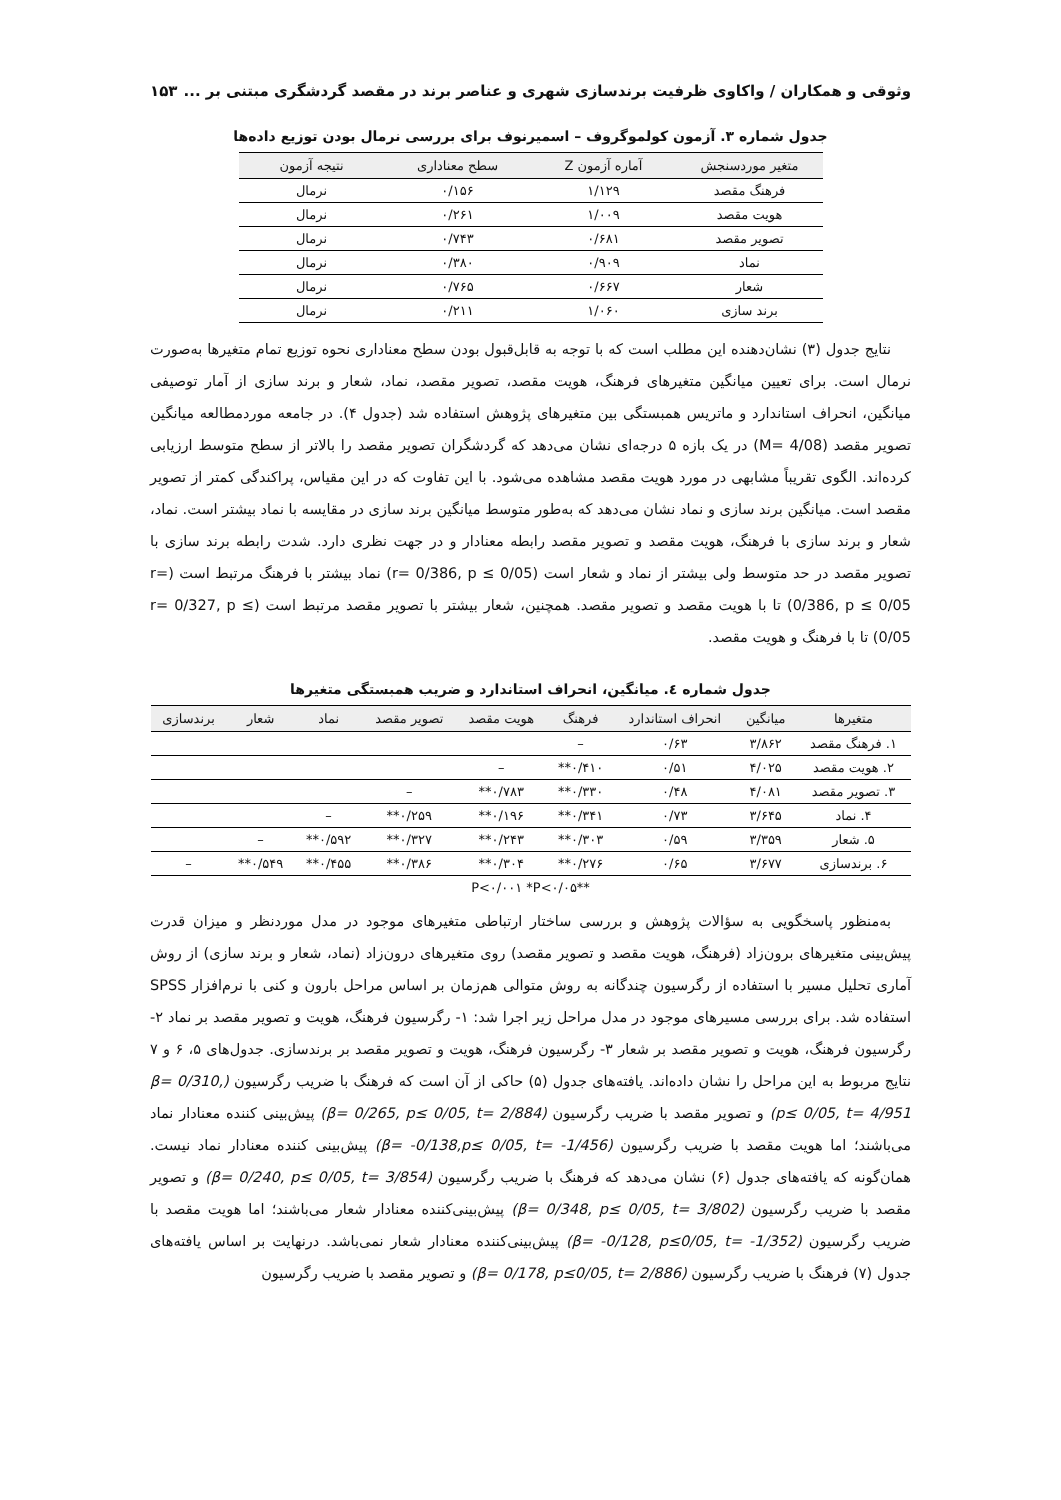وثوقی و همکاران / واکاوی ظرفیت برندسازی شهری و عناصر برند در مقصد گردشگری مبتنی بر ... ۱۵۳
جدول شماره ۳. آزمون کولموگروف – اسمیرنوف برای بررسی نرمال بودن توزیع داده‌ها
| متغیر موردسنجش | آماره آزمون Z | سطح معناداری | نتیجه آزمون |
| --- | --- | --- | --- |
| فرهنگ مقصد | ۱/۱۲۹ | ۰/۱۵۶ | نرمال |
| هویت مقصد | ۱/۰۰۹ | ۰/۲۶۱ | نرمال |
| تصویر مقصد | ۰/۶۸۱ | ۰/۷۴۳ | نرمال |
| نماد | ۰/۹۰۹ | ۰/۳۸۰ | نرمال |
| شعار | ۰/۶۶۷ | ۰/۷۶۵ | نرمال |
| برند سازی | ۱/۰۶۰ | ۰/۲۱۱ | نرمال |
نتایج جدول (۳) نشان‌دهنده این مطلب است که با توجه به قابل‌قبول بودن سطح معناداری نحوه توزیع تمام متغیرها به‌صورت نرمال است. برای تعیین میانگین متغیرهای فرهنگ، هویت مقصد، تصویر مقصد، نماد، شعار و برند سازی از آمار توصیفی میانگین، انحراف استاندارد و ماتریس همبستگی بین متغیرهای پژوهش استفاده شد (جدول ۴). در جامعه موردمطالعه میانگین تصویر مقصد (M= 4/08) در یک بازه ۵ درجه‌ای نشان می‌دهد که گردشگران تصویر مقصد را بالاتر از سطح متوسط ارزیابی کرده‌اند. الگوی تقریباً مشابهی در مورد هویت مقصد مشاهده می‌شود. با این تفاوت که در این مقیاس، پراکندگی کمتر از تصویر مقصد است. میانگین برند سازی و نماد نشان می‌دهد که به‌طور متوسط میانگین برند سازی در مقایسه با نماد بیشتر است. نماد، شعار و برند سازی با فرهنگ، هویت مقصد و تصویر مقصد رابطه معنادار و در جهت نظری دارد. شدت رابطه برند سازی با تصویر مقصد در حد متوسط ولی بیشتر از نماد و شعار است (r= 0/386, p ≤ 0/05) نماد بیشتر با فرهنگ مرتبط است (r= 0/386, p ≤ 0/05) تا با هویت مقصد و تصویر مقصد. همچنین، شعار بیشتر با تصویر مقصد مرتبط است (r= 0/327, p ≤ 0/05) تا با فرهنگ و هویت مقصد.
جدول شماره ٤. میانگین، انحراف استاندارد و ضریب همبستگی متغیرها
| متغیرها | میانگین | انحراف استاندارد | فرهنگ | هویت مقصد | تصویر مقصد | نماد | شعار | برندسازی |
| --- | --- | --- | --- | --- | --- | --- | --- | --- |
| ۱. فرهنگ مقصد | ۳/۸۶۲ | ۰/۶۳ | – | | | | | |
| ۲. هویت مقصد | ۴/۰۲۵ | ۰/۵۱ | ۰/۴۱۰** | – | | | | |
| ۳. تصویر مقصد | ۴/۰۸۱ | ۰/۴۸ | ۰/۳۳۰** | ۰/۷۸۳** | – | | | |
| ۴. نماد | ۳/۶۴۵ | ۰/۷۳ | ۰/۳۴۱** | ۰/۱۹۶** | ۰/۲۵۹** | – | | |
| ۵. شعار | ۳/۳۵۹ | ۰/۵۹ | ۰/۳۰۳** | ۰/۲۴۳** | ۰/۳۲۷** | ۰/۵۹۲** | – | |
| ۶. برندسازی | ۳/۶۷۷ | ۰/۶۵ | ۰/۲۷۶** | ۰/۳۰۴** | ۰/۳۸۶** | ۰/۴۵۵** | ۰/۵۴۹** | – |
**P<۰/۰۰۱ *P<۰/۰۵
به‌منظور پاسخگویی به سؤالات پژوهش و بررسی ساختار ارتباطی متغیرهای موجود در مدل موردنظر و میزان قدرت پیش‌بینی متغیرهای برون‌زاد (فرهنگ، هویت مقصد و تصویر مقصد) روی متغیرهای درون‌زاد (نماد، شعار و برند سازی) از روش آماری تحلیل مسیر با استفاده از رگرسیون چندگانه به روش متوالی هم‌زمان بر اساس مراحل بارون و کنی با نرم‌افزار SPSS استفاده شد. برای بررسی مسیرهای موجود در مدل مراحل زیر اجرا شد: ۱- رگرسیون فرهنگ، هویت و تصویر مقصد بر نماد ۲- رگرسیون فرهنگ، هویت و تصویر مقصد بر شعار ۳- رگرسیون فرهنگ، هویت و تصویر مقصد بر برندسازی. جدول‌های ۵، ۶ و ۷ نتایج مربوط به این مراحل را نشان داده‌اند. یافته‌های جدول (۵) حاکی از آن است که فرهنگ با ضریب رگرسیون (β= 0/310, p≤ 0/05, t= 4/951) و تصویر مقصد با ضریب رگرسیون (β= 0/265, p≤ 0/05, t= 2/884) پیش‌بینی کننده معنادار نماد می‌باشند؛ اما هویت مقصد با ضریب رگرسیون (β= -0/138,p≤ 0/05, t= -1/456) پیش‌بینی کننده معنادار نماد نیست. همان‌گونه که یافته‌های جدول (۶) نشان می‌دهد که فرهنگ با ضریب رگرسیون (β= 0/240, p≤ 0/05, t= 3/854) و تصویر مقصد با ضریب رگرسیون (β= 0/348, p≤ 0/05, t= 3/802) پیش‌بینی‌کننده معنادار شعار می‌باشند؛ اما هویت مقصد با ضریب رگرسیون (β= -0/128, p≤0/05, t= -1/352) پیش‌بینی‌کننده معنادار شعار نمی‌باشد. درنهایت بر اساس یافته‌های جدول (۷) فرهنگ با ضریب رگرسیون (β= 0/178, p≤0/05, t= 2/886) و تصویر مقصد با ضریب رگرسیون